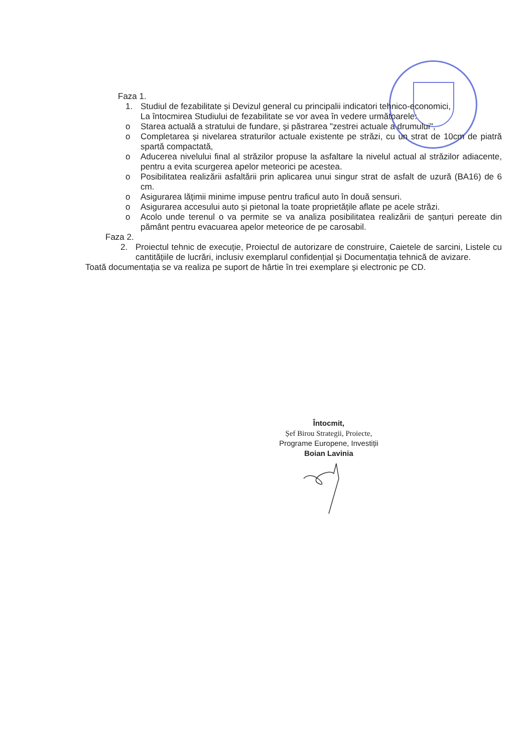Faza 1.
1. Studiul de fezabilitate și Devizul general cu principalii indicatori tehnico-economici,
La întocmirea Studiului de fezabilitate se vor avea în vedere următoarele:
o Starea actuală a stratului de fundare, și păstrarea "zestrei actuale a drumului",
o Completarea și nivelarea straturilor actuale existente pe străzi, cu un strat de 10cm de piatră spartă compactată,
o Aducerea nivelului final al străzilor propuse la asfaltare la nivelul actual al străzilor adiacente, pentru a evita scurgerea apelor meteorici pe acestea.
o Posibilitatea realizării asfaltării prin aplicarea unui singur strat de asfalt de uzură (BA16) de 6 cm.
o Asigurarea lățimii minime impuse pentru traficul auto în două sensuri.
o Asigurarea accesului auto și pietonal la toate proprietățile aflate pe acele străzi.
o Acolo unde terenul o va permite se va analiza posibilitatea realizării de șanțuri pereate din pământ pentru evacuarea apelor meteorice de pe carosabil.
Faza 2.
2. Proiectul tehnic de execuție, Proiectul de autorizare de construire, Caietele de sarcini, Listele cu cantitățiile de lucrări, inclusiv exemplarul confidențial și Documentația tehnică de avizare.
Toată documentația se va realiza pe suport de hârtie în trei exemplare și electronic pe CD.
Întocmit,
Șef Birou Strategii, Proiecte,
Programe Europene, Investiții
Boian Lavinia